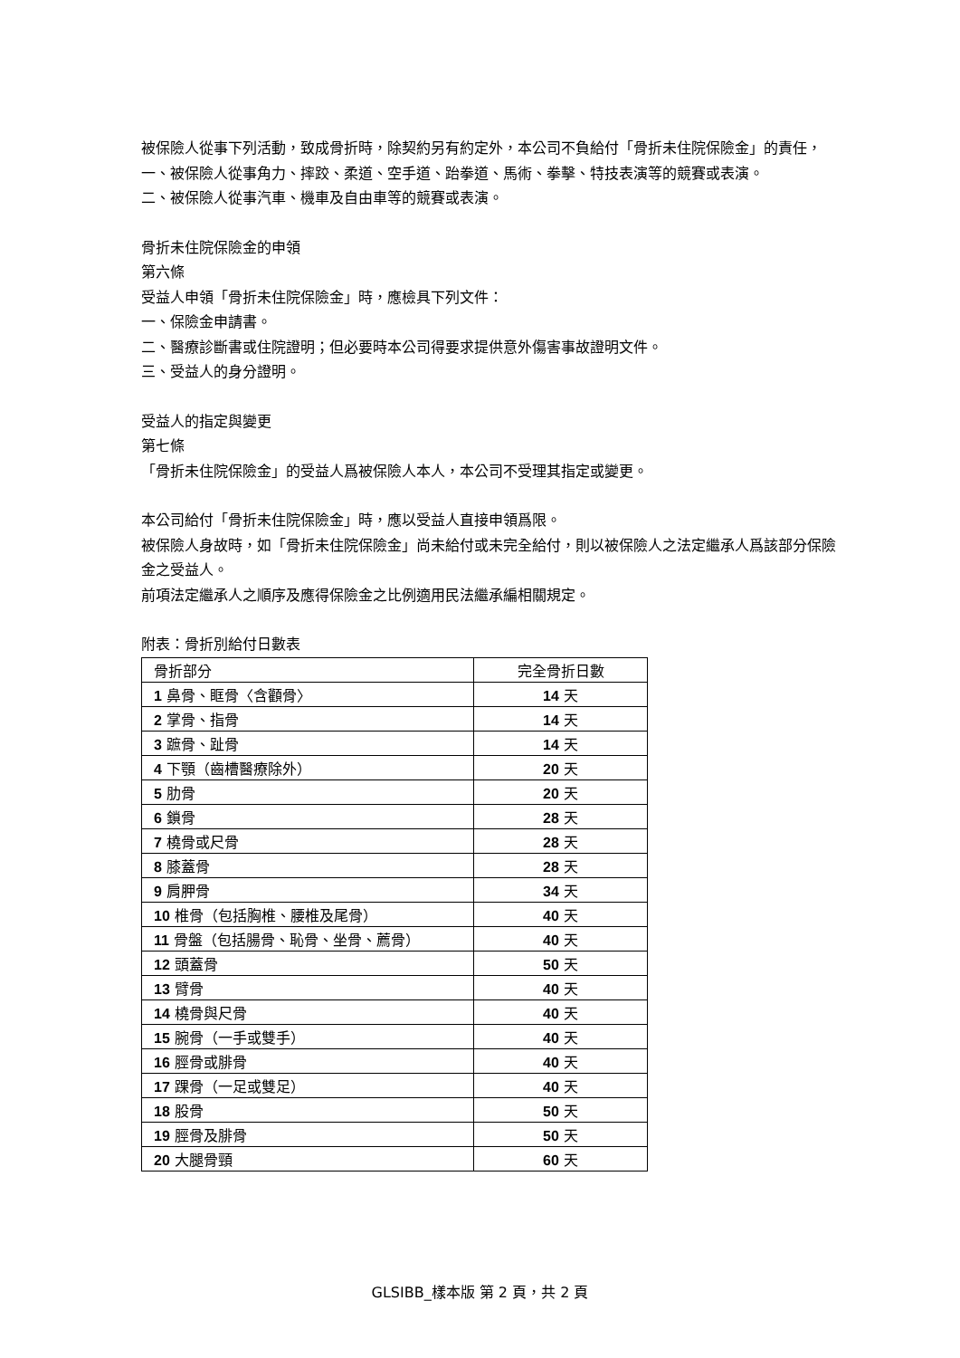被保險人從事下列活動，致成骨折時，除契約另有約定外，本公司不負給付「骨折未住院保險金」的責任，
一、被保險人從事角力、摔跤、柔道、空手道、跆拳道、馬術、拳擊、特技表演等的競賽或表演。
二、被保險人從事汽車、機車及自由車等的競賽或表演。
骨折未住院保險金的申領
第六條
受益人申領「骨折未住院保險金」時，應檢具下列文件：
一、保險金申請書。
二、醫療診斷書或住院證明；但必要時本公司得要求提供意外傷害事故證明文件。
三、受益人的身分證明。
受益人的指定與變更
第七條
「骨折未住院保險金」的受益人爲被保險人本人，本公司不受理其指定或變更。
本公司給付「骨折未住院保險金」時，應以受益人直接申領爲限。
被保險人身故時，如「骨折未住院保險金」尚未給付或未完全給付，則以被保險人之法定繼承人爲該部分保險金之受益人。
前項法定繼承人之順序及應得保險金之比例適用民法繼承編相關規定。
附表：骨折別給付日數表
| 骨折部分 | 完全骨折日數 |
| --- | --- |
| 1 鼻骨、眶骨〈含顴骨〉 | 14 天 |
| 2 掌骨、指骨 | 14 天 |
| 3 蹠骨、趾骨 | 14 天 |
| 4 下顎（齒槽醫療除外） | 20 天 |
| 5 肋骨 | 20 天 |
| 6 鎖骨 | 28 天 |
| 7 橈骨或尺骨 | 28 天 |
| 8 膝蓋骨 | 28 天 |
| 9 肩胛骨 | 34 天 |
| 10 椎骨（包括胸椎、腰椎及尾骨） | 40 天 |
| 11 骨盤（包括腸骨、恥骨、坐骨、薦骨） | 40 天 |
| 12 頭蓋骨 | 50 天 |
| 13 臂骨 | 40 天 |
| 14 橈骨與尺骨 | 40 天 |
| 15 腕骨（一手或雙手） | 40 天 |
| 16 脛骨或腓骨 | 40 天 |
| 17 踝骨（一足或雙足） | 40 天 |
| 18 股骨 | 50 天 |
| 19 脛骨及腓骨 | 50 天 |
| 20 大腿骨頸 | 60 天 |
GLSIBB_樣本版 第 2 頁，共 2 頁